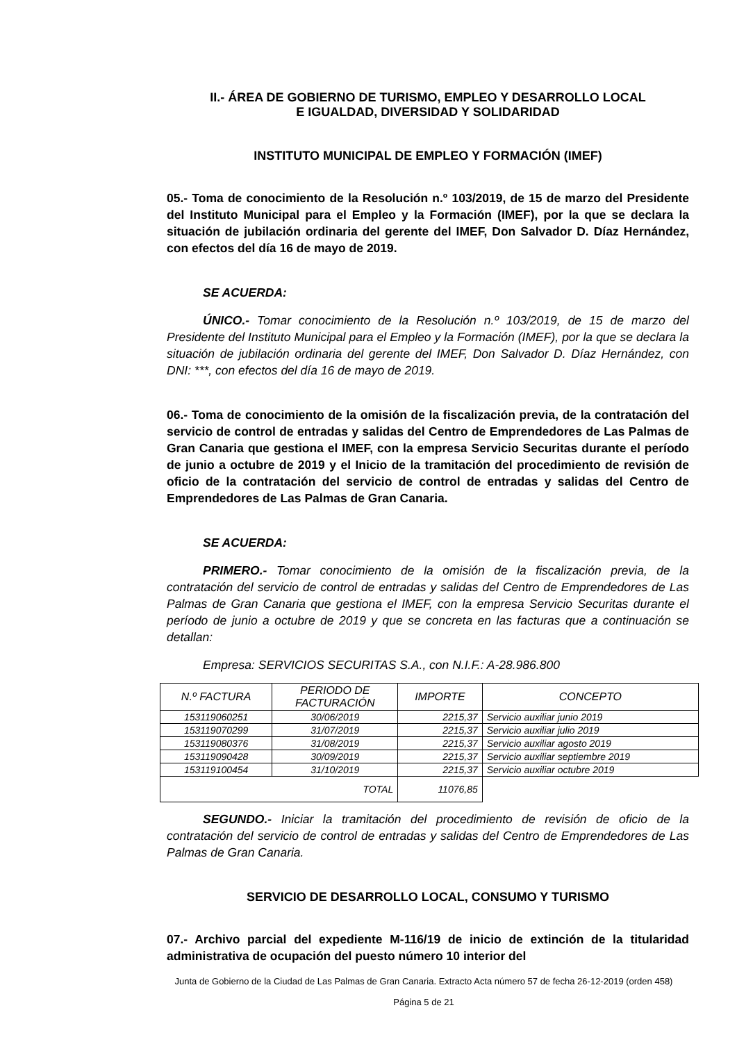II.- ÁREA DE GOBIERNO DE TURISMO, EMPLEO Y DESARROLLO LOCAL
E IGUALDAD, DIVERSIDAD Y SOLIDARIDAD
INSTITUTO MUNICIPAL DE EMPLEO Y FORMACIÓN (IMEF)
05.- Toma de conocimiento de la Resolución n.º 103/2019, de 15 de marzo del Presidente del Instituto Municipal para el Empleo y la Formación (IMEF), por la que se declara la situación de jubilación ordinaria del gerente del IMEF, Don Salvador D. Díaz Hernández, con efectos del día 16 de mayo de 2019.
SE ACUERDA:
ÚNICO.- Tomar conocimiento de la Resolución n.º 103/2019, de 15 de marzo del Presidente del Instituto Municipal para el Empleo y la Formación (IMEF), por la que se declara la situación de jubilación ordinaria del gerente del IMEF, Don Salvador D. Díaz Hernández, con DNI: ***, con efectos del día 16 de mayo de 2019.
06.- Toma de conocimiento de la omisión de la fiscalización previa, de la contratación del servicio de control de entradas y salidas del Centro de Emprendedores de Las Palmas de Gran Canaria que gestiona el IMEF, con la empresa Servicio Securitas durante el período de junio a octubre de 2019 y el Inicio de la tramitación del procedimiento de revisión de oficio de la contratación del servicio de control de entradas y salidas del Centro de Emprendedores de Las Palmas de Gran Canaria.
SE ACUERDA:
PRIMERO.- Tomar conocimiento de la omisión de la fiscalización previa, de la contratación del servicio de control de entradas y salidas del Centro de Emprendedores de Las Palmas de Gran Canaria que gestiona el IMEF, con la empresa Servicio Securitas durante el período de junio a octubre de 2019 y que se concreta en las facturas que a continuación se detallan:
Empresa: SERVICIOS SECURITAS S.A., con N.I.F.: A-28.986.800
| N.º FACTURA | PERIODO DE FACTURACIÓN | IMPORTE | CONCEPTO |
| --- | --- | --- | --- |
| 153119060251 | 30/06/2019 | 2215,37 | Servicio auxiliar junio 2019 |
| 153119070299 | 31/07/2019 | 2215,37 | Servicio auxiliar julio 2019 |
| 153119080376 | 31/08/2019 | 2215,37 | Servicio auxiliar agosto 2019 |
| 153119090428 | 30/09/2019 | 2215,37 | Servicio auxiliar septiembre 2019 |
| 153119100454 | 31/10/2019 | 2215,37 | Servicio auxiliar octubre 2019 |
| TOTAL | | 11076,85 | |
SEGUNDO.- Iniciar la tramitación del procedimiento de revisión de oficio de la contratación del servicio de control de entradas y salidas del Centro de Emprendedores de Las Palmas de Gran Canaria.
SERVICIO DE DESARROLLO LOCAL, CONSUMO Y TURISMO
07.- Archivo parcial del expediente M-116/19 de inicio de extinción de la titularidad administrativa de ocupación del puesto número 10 interior del
Junta de Gobierno de la Ciudad de Las Palmas de Gran Canaria. Extracto Acta número 57 de fecha 26-12-2019 (orden 458)
Página 5 de 21